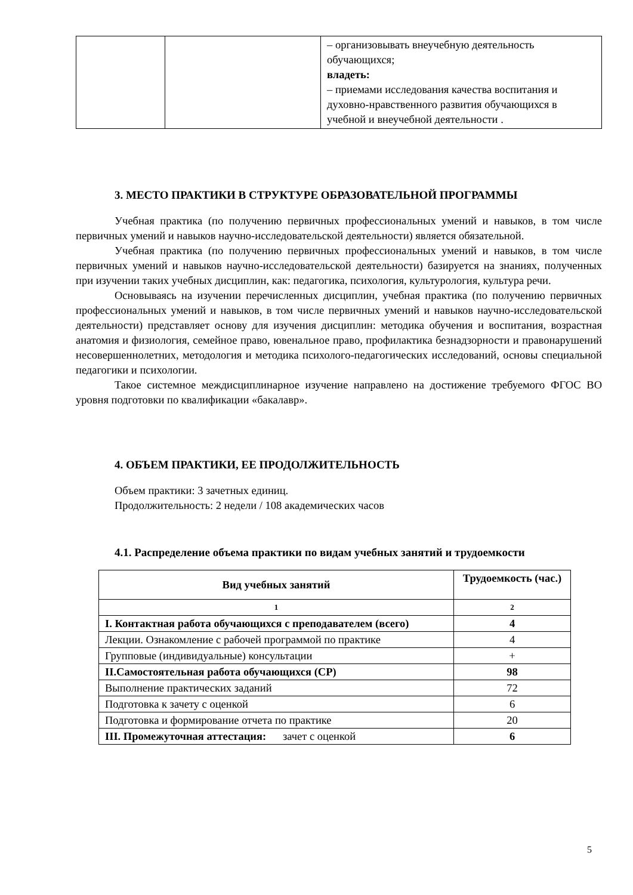| | | – организовывать внеучебную деятельность обучающихся; владеть: – приемами исследования качества воспитания и духовно-нравственного развития обучающихся в учебной и внеучебной деятельности . |
3. МЕСТО ПРАКТИКИ В СТРУКТУРЕ ОБРАЗОВАТЕЛЬНОЙ ПРОГРАММЫ
Учебная практика (по получению первичных профессиональных умений и навыков, в том числе первичных умений и навыков научно-исследовательской деятельности) является обязательной.
Учебная практика (по получению первичных профессиональных умений и навыков, в том числе первичных умений и навыков научно-исследовательской деятельности) базируется на знаниях, полученных при изучении таких учебных дисциплин, как: педагогика, психология, культурология, культура речи.
Основываясь на изучении перечисленных дисциплин, учебная практика (по получению первичных профессиональных умений и навыков, в том числе первичных умений и навыков научно-исследовательской деятельности) представляет основу для изучения дисциплин: методика обучения и воспитания, возрастная анатомия и физиология, семейное право, ювенальное право, профилактика безнадзорности и правонарушений несовершеннолетних, методология и методика психолого-педагогических исследований, основы специальной педагогики и психологии.
Такое системное междисциплинарное изучение направлено на достижение требуемого ФГОС ВО уровня подготовки по квалификации «бакалавр».
4. ОБЪЕМ ПРАКТИКИ, ЕЕ ПРОДОЛЖИТЕЛЬНОСТЬ
Объем практики: 3 зачетных единиц.
Продолжительность: 2 недели / 108 академических часов
4.1. Распределение объема практики по видам учебных занятий и трудоемкости
| Вид учебных занятий | Трудоемкость (час.) |
| --- | --- |
| 1 | 2 |
| I. Контактная работа обучающихся с преподавателем (всего) | 4 |
| Лекции. Ознакомление с рабочей программой по практике | 4 |
| Групповые (индивидуальные) консультации | + |
| II.Самостоятельная работа обучающихся (СР) | 98 |
| Выполнение практических заданий | 72 |
| Подготовка к зачету с оценкой | 6 |
| Подготовка и формирование отчета по практике | 20 |
| III. Промежуточная аттестация: зачет с оценкой | 6 |
5